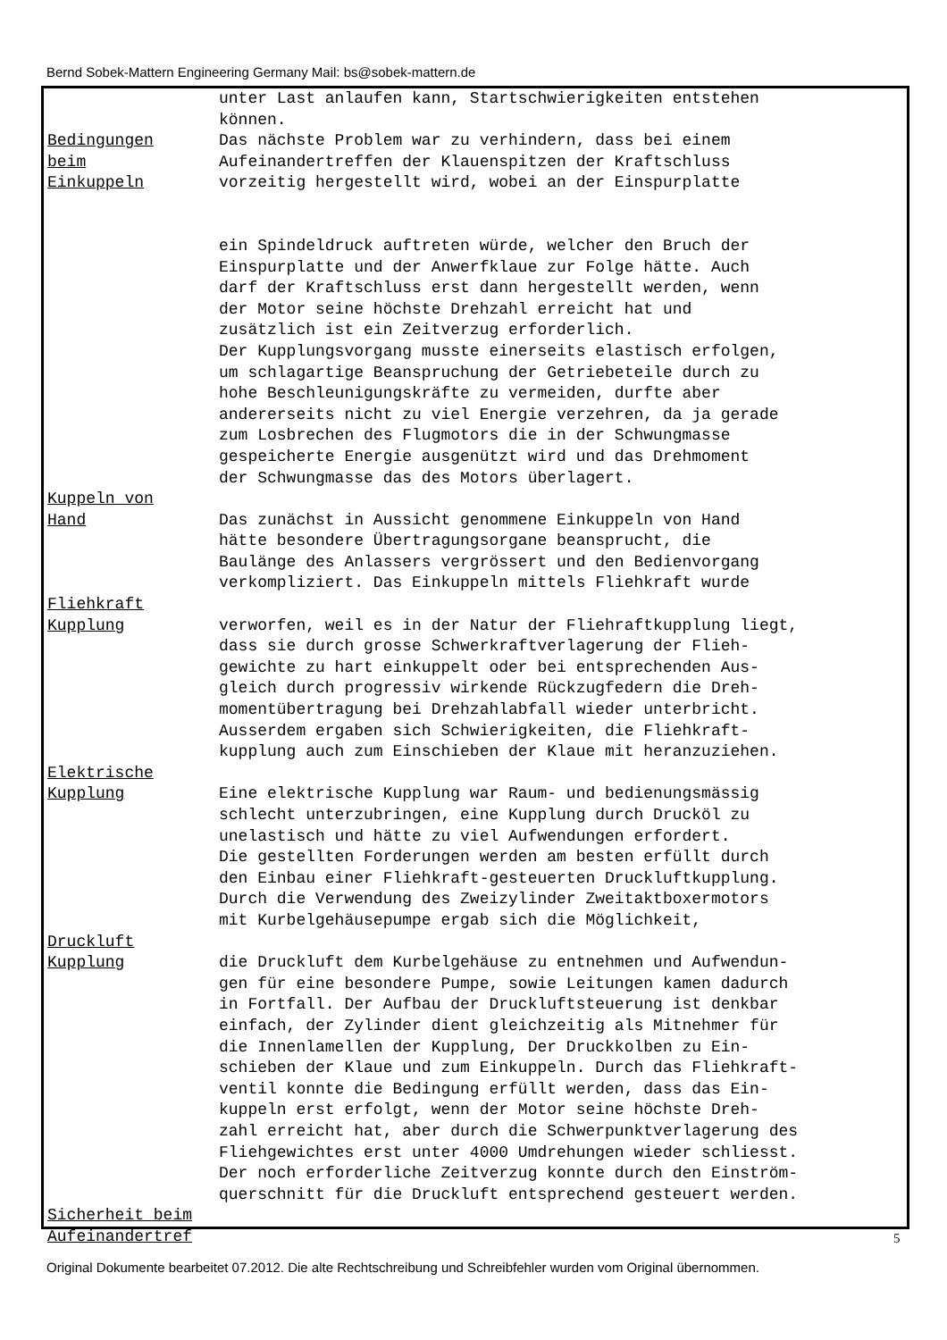Bernd Sobek-Mattern Engineering Germany Mail: bs@sobek-mattern.de
unter Last anlaufen kann, Startschwierigkeiten entstehen können.
Bedingungen
beim
Einkuppeln
Das nächste Problem war zu verhindern, dass bei einem Aufeinandertreffen der Klauenspitzen der Kraftschluss vorzeitig hergestellt wird, wobei an der Einspurplatte
ein Spindeldruck auftreten würde, welcher den Bruch der Einspurplatte und der Anwerfklaue zur Folge hätte. Auch darf der Kraftschluss erst dann hergestellt werden, wenn der Motor seine höchste Drehzahl erreicht hat und zusätzlich ist ein Zeitverzug erforderlich. Der Kupplungsvorgang musste einerseits elastisch erfolgen, um schlagartige Beanspruchung der Getriebeteile durch zu hohe Beschleunigungskräfte zu vermeiden, durfte aber andererseits nicht zu viel Energie verzehren, da ja gerade zum Losbrechen des Flugmotors die in der Schwungmasse gespeicherte Energie ausgenützt wird und das Drehmoment der Schwungmasse das des Motors überlagert.
Kuppeln von
Hand
Das zunächst in Aussicht genommene Einkuppeln von Hand hätte besondere Übertragungsorgane beansprucht, die Baulänge des Anlassers vergrössert und den Bedienvorgang verkompliziert. Das Einkuppeln mittels Fliehkraft wurde
Fliehkraft
Kupplung
verworfen, weil es in der Natur der Fliehraftkupplung liegt, dass sie durch grosse Schwerkraftverlagerung der Flieh- gewichte zu hart einkuppelt oder bei entsprechenden Aus- gleich durch progressiv wirkende Rückzugfedern die Dreh- momentübertragung bei Drehzahlabfall wieder unterbricht. Ausserdem ergaben sich Schwierigkeiten, die Fliehkraft- kupplung auch zum Einschieben der Klaue mit heranzuziehen.
Elektrische
Kupplung
Eine elektrische Kupplung war Raum- und bedienungsmässig schlecht unterzubringen, eine Kupplung durch Drucköl zu unelastisch und hätte zu viel Aufwendungen erfordert. Die gestellten Forderungen werden am besten erfüllt durch den Einbau einer Fliehkraft-gesteuerten Druckluftkupplung. Durch die Verwendung des Zweizylinder Zweitaktboxermotors mit Kurbelgehäusepumpe ergab sich die Möglichkeit,
Druckluft
Kupplung
die Druckluft dem Kurbelgehäuse zu entnehmen und Aufwendun- gen für eine besondere Pumpe, sowie Leitungen kamen dadurch in Fortfall. Der Aufbau der Druckluftsteuerung ist denkbar einfach, der Zylinder dient gleichzeitig als Mitnehmer für die Innenlamellen der Kupplung, Der Druckkolben zu Ein- schieben der Klaue und zum Einkuppeln. Durch das Fliehkraft- ventil konnte die Bedingung erfüllt werden, dass das Ein- kuppeln erst erfolgt, wenn der Motor seine höchste Dreh- zahl erreicht hat, aber durch die Schwerpunktverlagerung des Fliehgewichtes erst unter 4000 Umdrehungen wieder schliesst. Der noch erforderliche Zeitverzug konnte durch den Einström- querschnitt für die Druckluft entsprechend gesteuert werden.
Sicherheit beim
Aufeinandertref
5
Original Dokumente bearbeitet 07.2012. Die alte Rechtschreibung und Schreibfehler wurden vom Original übernommen.